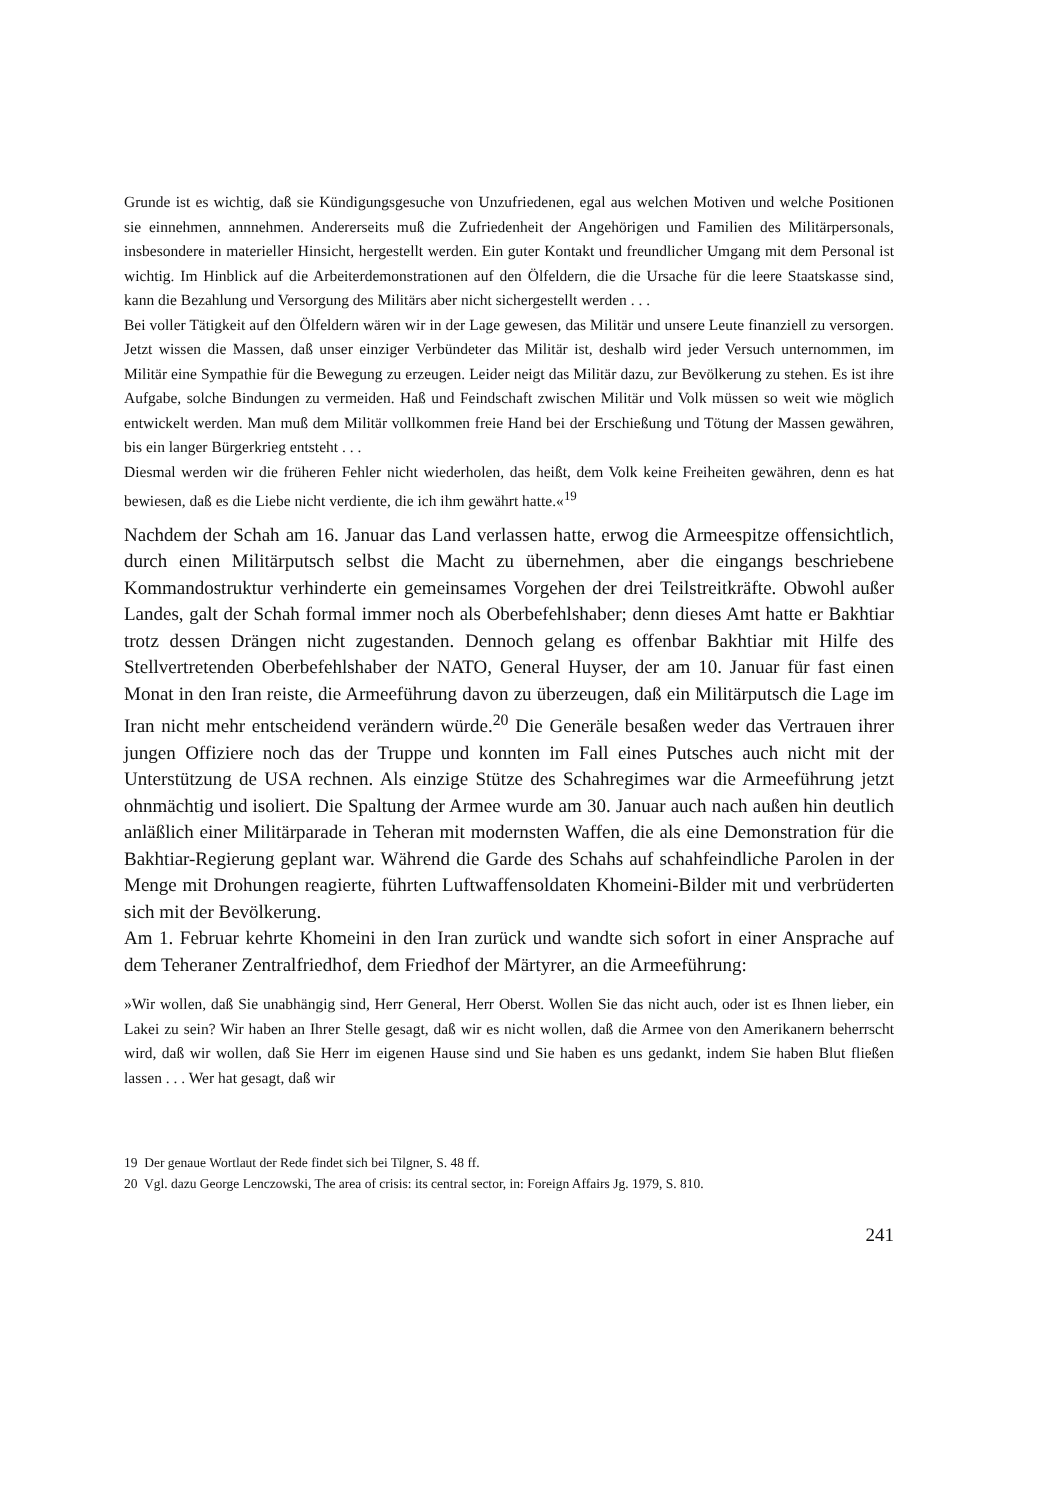Grunde ist es wichtig, daß sie Kündigungsgesuche von Unzufriedenen, egal aus welchen Motiven und welche Positionen sie einnehmen, annnehmen. Andererseits muß die Zufriedenheit der Angehörigen und Familien des Militärpersonals, insbesondere in materieller Hinsicht, hergestellt werden. Ein guter Kontakt und freundlicher Umgang mit dem Personal ist wichtig. Im Hinblick auf die Arbeiterdemonstrationen auf den Ölfeldern, die die Ursache für die leere Staatskasse sind, kann die Bezahlung und Versorgung des Militärs aber nicht sichergestellt werden . . .
Bei voller Tätigkeit auf den Ölfeldern wären wir in der Lage gewesen, das Militär und unsere Leute finanziell zu versorgen. Jetzt wissen die Massen, daß unser einziger Verbündeter das Militär ist, deshalb wird jeder Versuch unternommen, im Militär eine Sympathie für die Bewegung zu erzeugen. Leider neigt das Militär dazu, zur Bevölkerung zu stehen. Es ist ihre Aufgabe, solche Bindungen zu vermeiden. Haß und Feindschaft zwischen Militär und Volk müssen so weit wie möglich entwickelt werden. Man muß dem Militär vollkommen freie Hand bei der Erschießung und Tötung der Massen gewähren, bis ein langer Bürgerkrieg entsteht . . .
Diesmal werden wir die früheren Fehler nicht wiederholen, das heißt, dem Volk keine Freiheiten gewähren, denn es hat bewiesen, daß es die Liebe nicht verdiente, die ich ihm gewährt hatte.«<sup>19</sup>
Nachdem der Schah am 16. Januar das Land verlassen hatte, erwog die Armeespitze offensichtlich, durch einen Militärputsch selbst die Macht zu übernehmen, aber die eingangs beschriebene Kommandostruktur verhinderte ein gemeinsames Vorgehen der drei Teilstreitkräfte. Obwohl außer Landes, galt der Schah formal immer noch als Oberbefehlshaber; denn dieses Amt hatte er Bakhtiar trotz dessen Drängen nicht zugestanden. Dennoch gelang es offenbar Bakhtiar mit Hilfe des Stellvertretenden Oberbefehlshaber der NATO, General Huyser, der am 10. Januar für fast einen Monat in den Iran reiste, die Armeeführung davon zu überzeugen, daß ein Militärputsch die Lage im Iran nicht mehr entscheidend verändern würde.<sup>20</sup> Die Generäle besaßen weder das Vertrauen ihrer jungen Offiziere noch das der Truppe und konnten im Fall eines Putsches auch nicht mit der Unterstützung de USA rechnen. Als einzige Stütze des Schahregimes war die Armeeführung jetzt ohnmächtig und isoliert. Die Spaltung der Armee wurde am 30. Januar auch nach außen hin deutlich anläßlich einer Militärparade in Teheran mit modernsten Waffen, die als eine Demonstration für die Bakhtiar-Regierung geplant war. Während die Garde des Schahs auf schahfeindliche Parolen in der Menge mit Drohungen reagierte, führten Luftwaffensoldaten Khomeini-Bilder mit und verbrüderten sich mit der Bevölkerung.
Am 1. Februar kehrte Khomeini in den Iran zurück und wandte sich sofort in einer Ansprache auf dem Teheraner Zentralfriedhof, dem Friedhof der Märtyrer, an die Armeeführung:
»Wir wollen, daß Sie unabhängig sind, Herr General, Herr Oberst. Wollen Sie das nicht auch, oder ist es Ihnen lieber, ein Lakei zu sein? Wir haben an Ihrer Stelle gesagt, daß wir es nicht wollen, daß die Armee von den Amerikanern beherrscht wird, daß wir wollen, daß Sie Herr im eigenen Hause sind und Sie haben es uns gedankt, indem Sie haben Blut fließen lassen . . . Wer hat gesagt, daß wir
19 Der genaue Wortlaut der Rede findet sich bei Tilgner, S. 48 ff.
20 Vgl. dazu George Lenczowski, The area of crisis: its central sector, in: Foreign Affairs Jg. 1979, S. 810.
241